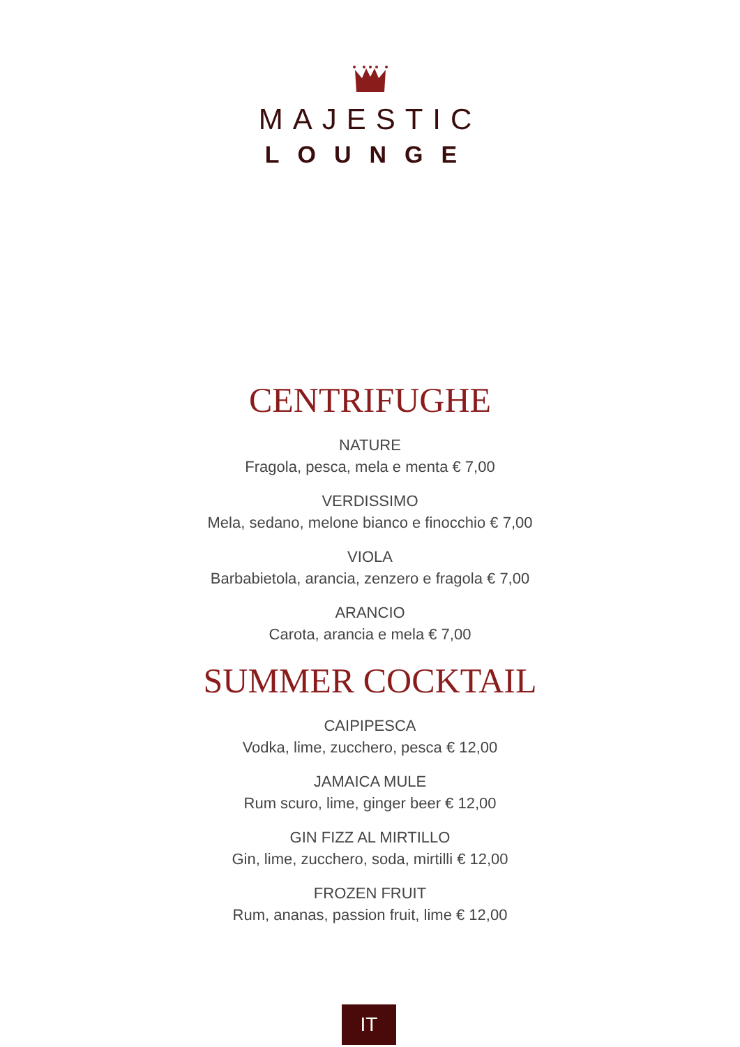MAJESTIC
LOUNGE
CENTRIFUGHE
NATURE
Fragola, pesca, mela e menta € 7,00
VERDISSIMO
Mela, sedano, melone bianco e finocchio € 7,00
VIOLA
Barbabietola, arancia, zenzero e fragola € 7,00
ARANCIO
Carota, arancia e mela € 7,00
SUMMER COCKTAIL
CAIPIPESCA
Vodka, lime, zucchero, pesca € 12,00
JAMAICA MULE
Rum scuro, lime, ginger beer € 12,00
GIN FIZZ AL MIRTILLO
Gin, lime, zucchero, soda, mirtilli € 12,00
FROZEN FRUIT
Rum, ananas, passion fruit, lime € 12,00
IT